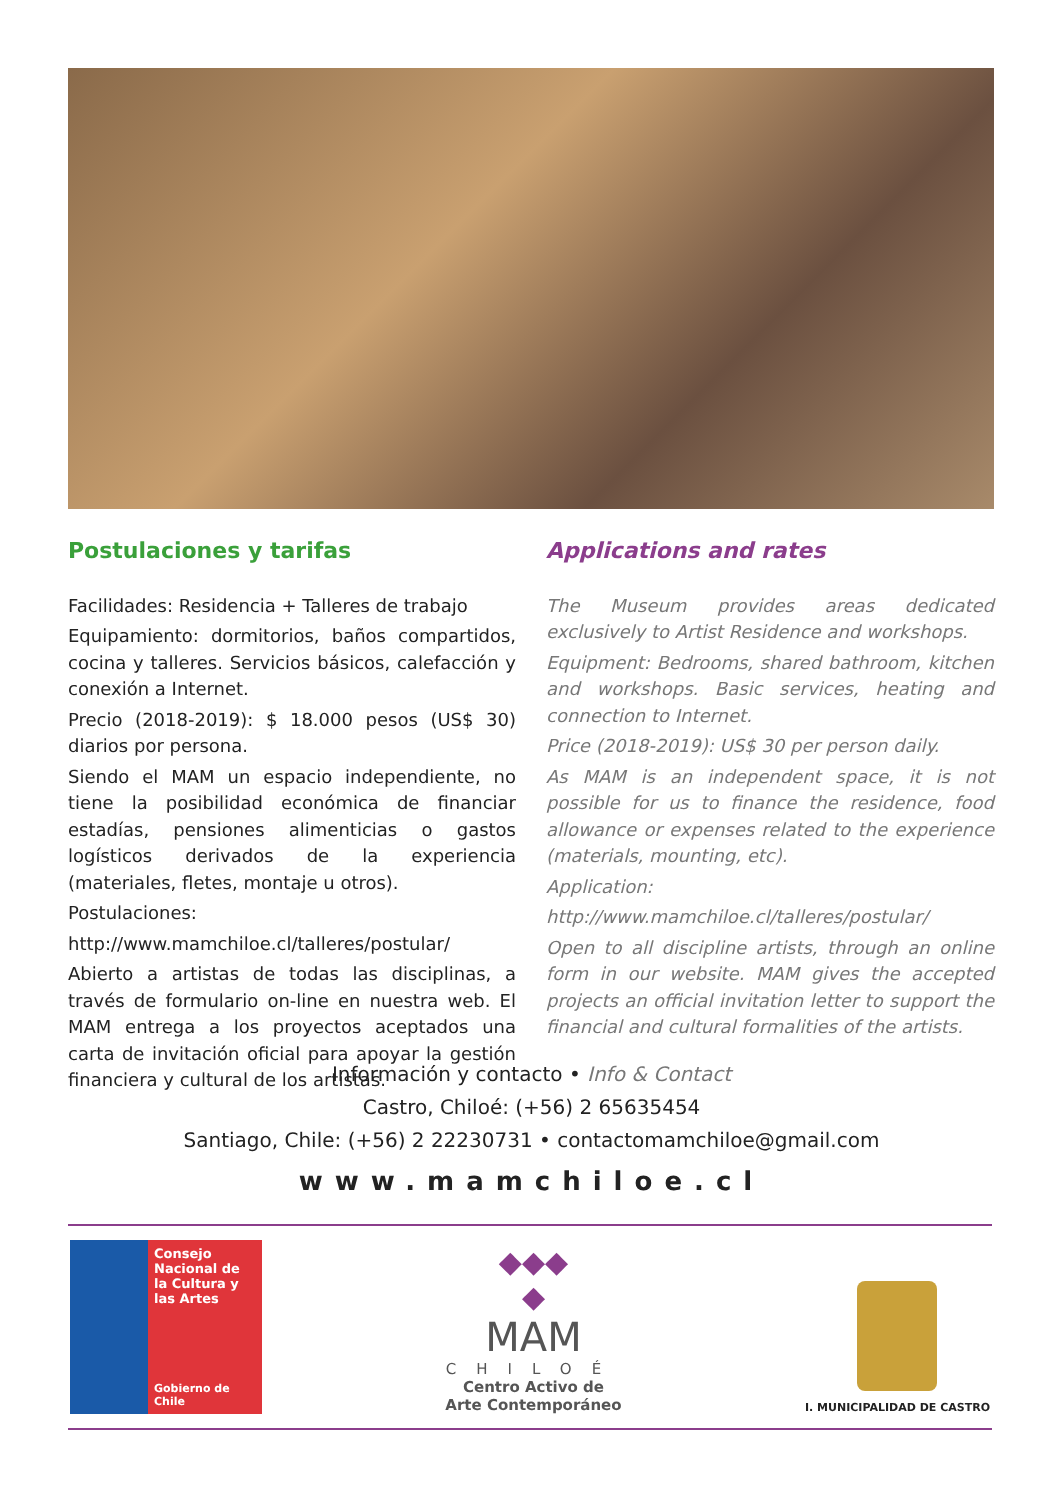Postulaciones y tarifas
Facilidades: Residencia + Talleres de trabajo
Equipamiento: dormitorios, baños compartidos, cocina y talleres. Servicios básicos, calefacción y conexión a Internet.
Precio (2018-2019): $ 18.000 pesos (US$ 30) diarios por persona.
Siendo el MAM un espacio independiente, no tiene la posibilidad económica de financiar estadías, pensiones alimenticias o gastos logísticos derivados de la experiencia (materiales, fletes, montaje u otros).
Postulaciones:
http://www.mamchiloe.cl/talleres/postular/
Abierto a artistas de todas las disciplinas, a través de formulario on-line en nuestra web. El MAM entrega a los proyectos aceptados una carta de invitación oficial para apoyar la gestión financiera y cultural de los artistas.
Applications and rates
The Museum provides areas dedicated exclusively to Artist Residence and workshops.
Equipment: Bedrooms, shared bathroom, kitchen and workshops. Basic services, heating and connection to Internet.
Price (2018-2019): US$ 30 per person daily.
As MAM is an independent space, it is not possible for us to finance the residence, food allowance or expenses related to the experience (materials, mounting, etc).
Application:
http://www.mamchiloe.cl/talleres/postular/
Open to all discipline artists, through an online form in our website. MAM gives the accepted projects an official invitation letter to support the financial and cultural formalities of the artists.
Información y contacto • Info & Contact
Castro, Chiloé: (+56) 2 65635454
Santiago, Chile: (+56) 2 22230731 • contactomamchiloe@gmail.com
www.mamchiloe.cl
Consejo
Nacional de
la Cultura y
las Artes
Gobierno de Chile
◆◆◆
◆
MAM
CHILOÉ
Centro Activo de
Arte Contemporáneo
I. MUNICIPALIDAD DE CASTRO